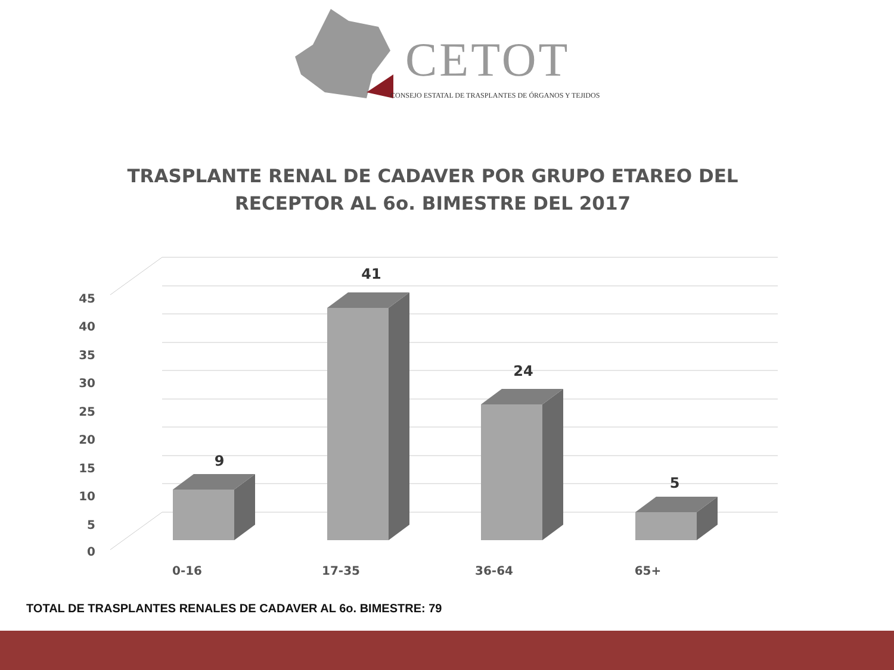CETOT
CONSEJO ESTATAL DE TRASPLANTES DE ÓRGANOS Y TEJIDOS
TRASPLANTE RENAL DE CADAVER POR GRUPO ETAREO DEL
RECEPTOR AL 6o. BIMESTRE DEL 2017
45
40
35
30
25
20
15
10
5
0
9
41
24
5
0-16
17-35
36-64
65+
TOTAL DE TRASPLANTES RENALES DE CADAVER AL 6o. BIMESTRE: 79